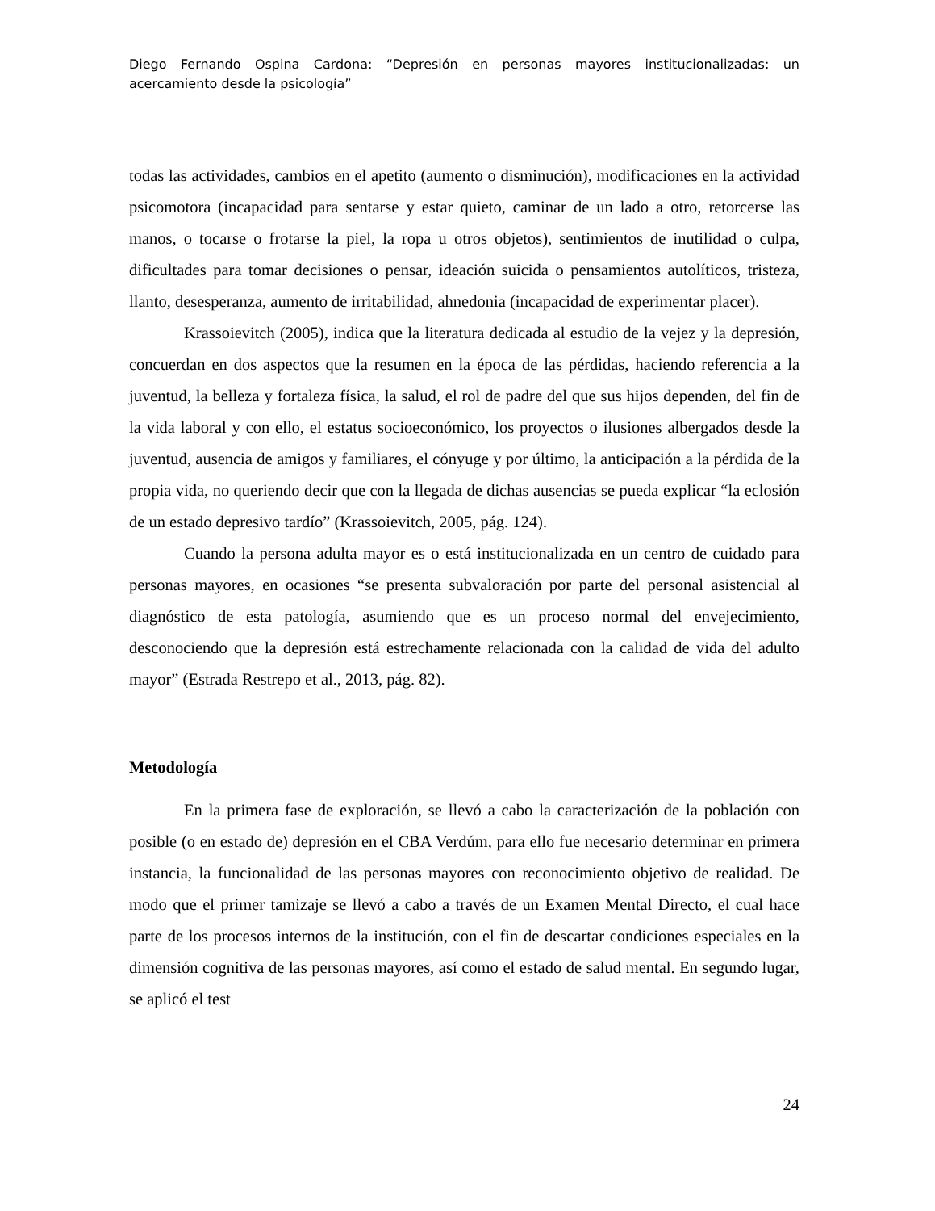Diego Fernando Ospina Cardona: “Depresión en personas mayores institucionalizadas: un acercamiento desde la psicología”
todas las actividades, cambios en el apetito (aumento o disminución), modificaciones en la actividad psicomotora (incapacidad para sentarse y estar quieto, caminar de un lado a otro, retorcerse las manos, o tocarse o frotarse la piel, la ropa u otros objetos), sentimientos de inutilidad o culpa, dificultades para tomar decisiones o pensar, ideación suicida o pensamientos autolíticos, tristeza, llanto, desesperanza, aumento de irritabilidad, ahnedonia (incapacidad de experimentar placer).
Krassoievitch (2005), indica que la literatura dedicada al estudio de la vejez y la depresión, concuerdan en dos aspectos que la resumen en la época de las pérdidas, haciendo referencia a la juventud, la belleza y fortaleza física, la salud, el rol de padre del que sus hijos dependen, del fin de la vida laboral y con ello, el estatus socioeconómico, los proyectos o ilusiones albergados desde la juventud, ausencia de amigos y familiares, el cónyuge y por último, la anticipación a la pérdida de la propia vida, no queriendo decir que con la llegada de dichas ausencias se pueda explicar “la eclosión de un estado depresivo tardío” (Krassoievitch, 2005, pág. 124).
Cuando la persona adulta mayor es o está institucionalizada en un centro de cuidado para personas mayores, en ocasiones “se presenta subvaloración por parte del personal asistencial al diagnóstico de esta patología, asumiendo que es un proceso normal del envejecimiento, desconociendo que la depresión está estrechamente relacionada con la calidad de vida del adulto mayor” (Estrada Restrepo et al., 2013, pág. 82).
Metodología
En la primera fase de exploración, se llevó a cabo la caracterización de la población con posible (o en estado de) depresión en el CBA Verdúm, para ello fue necesario determinar en primera instancia, la funcionalidad de las personas mayores con reconocimiento objetivo de realidad. De modo que el primer tamizaje se llevó a cabo a través de un Examen Mental Directo, el cual hace parte de los procesos internos de la institución, con el fin de descartar condiciones especiales en la dimensión cognitiva de las personas mayores, así como el estado de salud mental. En segundo lugar, se aplicó el test
24